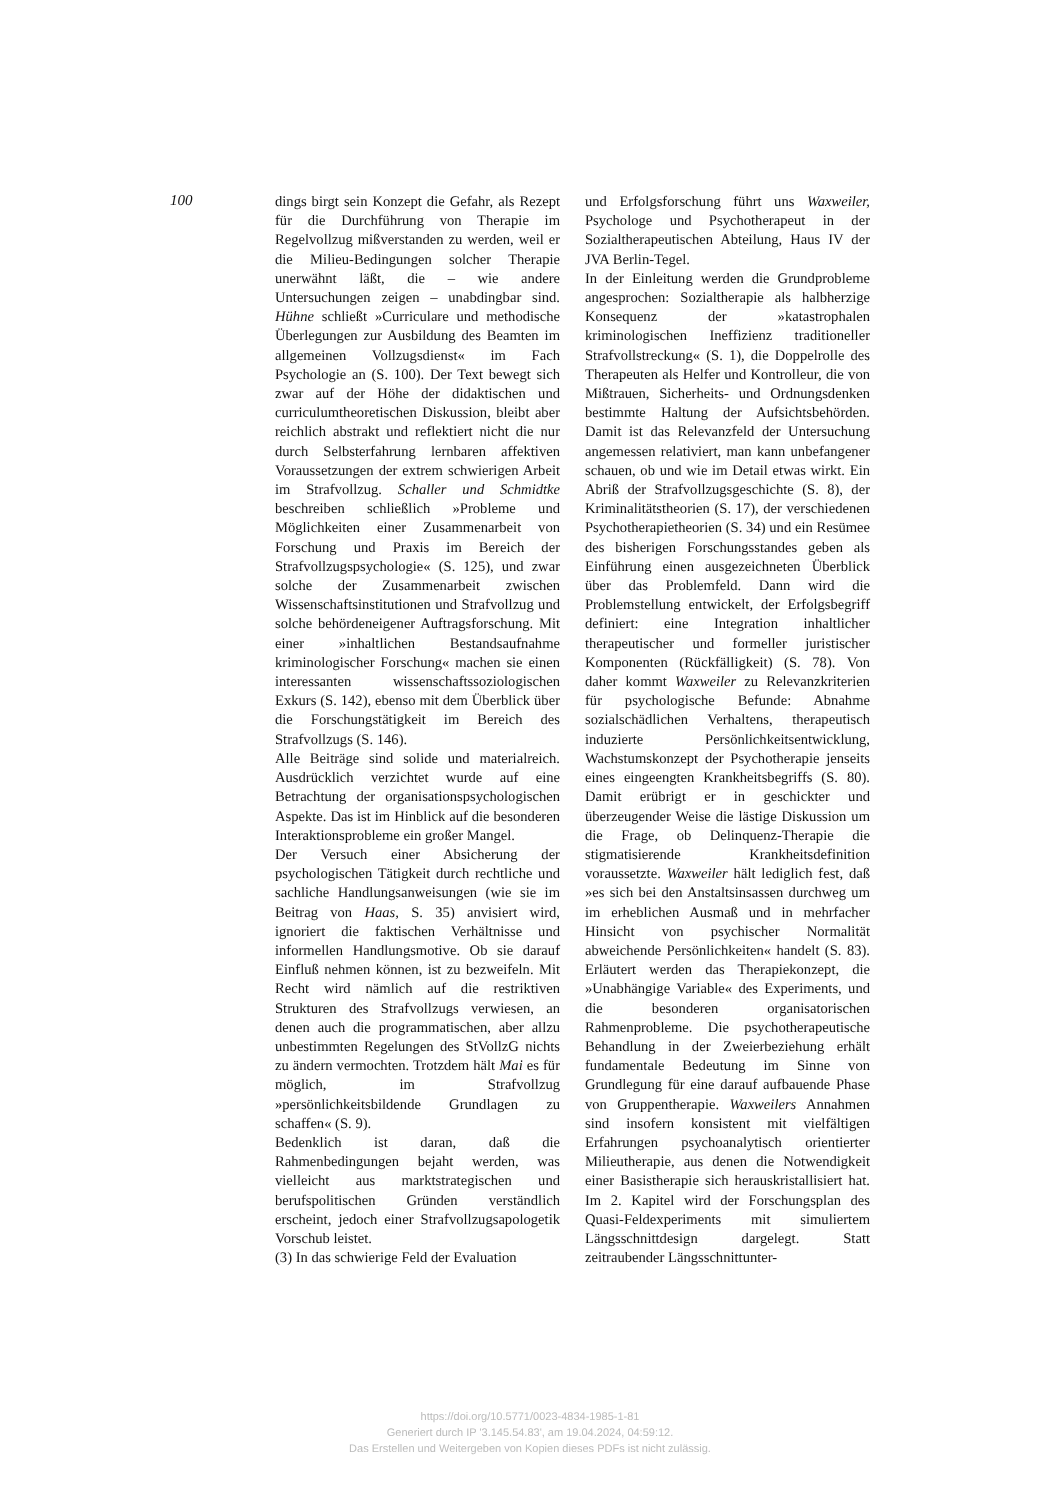100
dings birgt sein Konzept die Gefahr, als Rezept für die Durchführung von Therapie im Regelvollzug mißverstanden zu werden, weil er die Milieu-Bedingungen solcher Therapie unerwähnt läßt, die – wie andere Untersuchungen zeigen – unabdingbar sind. Hühne schließt »Curriculare und methodische Überlegungen zur Ausbildung des Beamten im allgemeinen Vollzugsdienst« im Fach Psychologie an (S. 100). Der Text bewegt sich zwar auf der Höhe der didaktischen und curriculumtheoretischen Diskussion, bleibt aber reichlich abstrakt und reflektiert nicht die nur durch Selbsterfahrung lernbaren affektiven Voraussetzungen der extrem schwierigen Arbeit im Strafvollzug. Schaller und Schmidtke beschreiben schließlich »Probleme und Möglichkeiten einer Zusammenarbeit von Forschung und Praxis im Bereich der Strafvollzugspsychologie« (S. 125), und zwar solche der Zusammenarbeit zwischen Wissenschaftsinstitutionen und Strafvollzug und solche behördeneigener Auftragsforschung. Mit einer »inhaltlichen Bestandsaufnahme kriminologischer Forschung« machen sie einen interessanten wissenschaftssoziologischen Exkurs (S. 142), ebenso mit dem Überblick über die Forschungstätigkeit im Bereich des Strafvollzugs (S. 146).
Alle Beiträge sind solide und materialreich. Ausdrücklich verzichtet wurde auf eine Betrachtung der organisationspsychologischen Aspekte. Das ist im Hinblick auf die besonderen Interaktionsprobleme ein großer Mangel.
Der Versuch einer Absicherung der psychologischen Tätigkeit durch rechtliche und sachliche Handlungsanweisungen (wie sie im Beitrag von Haas, S. 35) anvisiert wird, ignoriert die faktischen Verhältnisse und informellen Handlungsmotive. Ob sie darauf Einfluß nehmen können, ist zu bezweifeln. Mit Recht wird nämlich auf die restriktiven Strukturen des Strafvollzugs verwiesen, an denen auch die programmatischen, aber allzu unbestimmten Regelungen des StVollzG nichts zu ändern vermochten. Trotzdem hält Mai es für möglich, im Strafvollzug »persönlichkeitsbildende Grundlagen zu schaffen« (S. 9).
Bedenklich ist daran, daß die Rahmenbedingungen bejaht werden, was vielleicht aus marktstrategischen und berufspolitischen Gründen verständlich erscheint, jedoch einer Strafvollzugsapologetik Vorschub leistet.
(3) In das schwierige Feld der Evaluation
und Erfolgsforschung führt uns Waxweiler, Psychologe und Psychotherapeut in der Sozialtherapeutischen Abteilung, Haus IV der JVA Berlin-Tegel.
In der Einleitung werden die Grundprobleme angesprochen: Sozialtherapie als halbherzige Konsequenz der »katastrophalen kriminologischen Ineffizienz traditioneller Strafvollstreckung« (S. 1), die Doppelrolle des Therapeuten als Helfer und Kontrolleur, die von Mißtrauen, Sicherheits- und Ordnungsdenken bestimmte Haltung der Aufsichtsbehörden. Damit ist das Relevanzfeld der Untersuchung angemessen relativiert, man kann unbefangener schauen, ob und wie im Detail etwas wirkt. Ein Abriß der Strafvollzugsgeschichte (S. 8), der Kriminalitätstheorien (S. 17), der verschiedenen Psychotherapietheorien (S. 34) und ein Resümee des bisherigen Forschungsstandes geben als Einführung einen ausgezeichneten Überblick über das Problemfeld. Dann wird die Problemstellung entwickelt, der Erfolgsbegriff definiert: eine Integration inhaltlicher therapeutischer und formeller juristischer Komponenten (Rückfälligkeit) (S. 78). Von daher kommt Waxweiler zu Relevanzkriterien für psychologische Befunde: Abnahme sozialschädlichen Verhaltens, therapeutisch induzierte Persönlichkeitsentwicklung, Wachstumskonzept der Psychotherapie jenseits eines eingeengten Krankheitsbegriffs (S. 80). Damit erübrigt er in geschickter und überzeugender Weise die lästige Diskussion um die Frage, ob Delinquenz-Therapie die stigmatisierende Krankheitsdefinition voraussetzte. Waxweiler hält lediglich fest, daß »es sich bei den Anstaltsinsassen durchweg um im erheblichen Ausmaß und in mehrfacher Hinsicht von psychischer Normalität abweichende Persönlichkeiten« handelt (S. 83). Erläutert werden das Therapiekonzept, die »Unabhängige Variable« des Experiments, und die besonderen organisatorischen Rahmenprobleme. Die psychotherapeutische Behandlung in der Zweierbeziehung erhält fundamentale Bedeutung im Sinne von Grundlegung für eine darauf aufbauende Phase von Gruppentherapie. Waxweilers Annahmen sind insofern konsistent mit vielfältigen Erfahrungen psychoanalytisch orientierter Milieutherapie, aus denen die Notwendigkeit einer Basistherapie sich herauskristallisiert hat. Im 2. Kapitel wird der Forschungsplan des Quasi-Feldexperiments mit simuliertem Längsschnittdesign dargelegt. Statt zeitraubender Längsschnittunter-
https://doi.org/10.5771/0023-4834-1985-1-81
Generiert durch IP '3.145.54.83', am 19.04.2024, 04:59:12.
Das Erstellen und Weitergeben von Kopien dieses PDFs ist nicht zulässig.